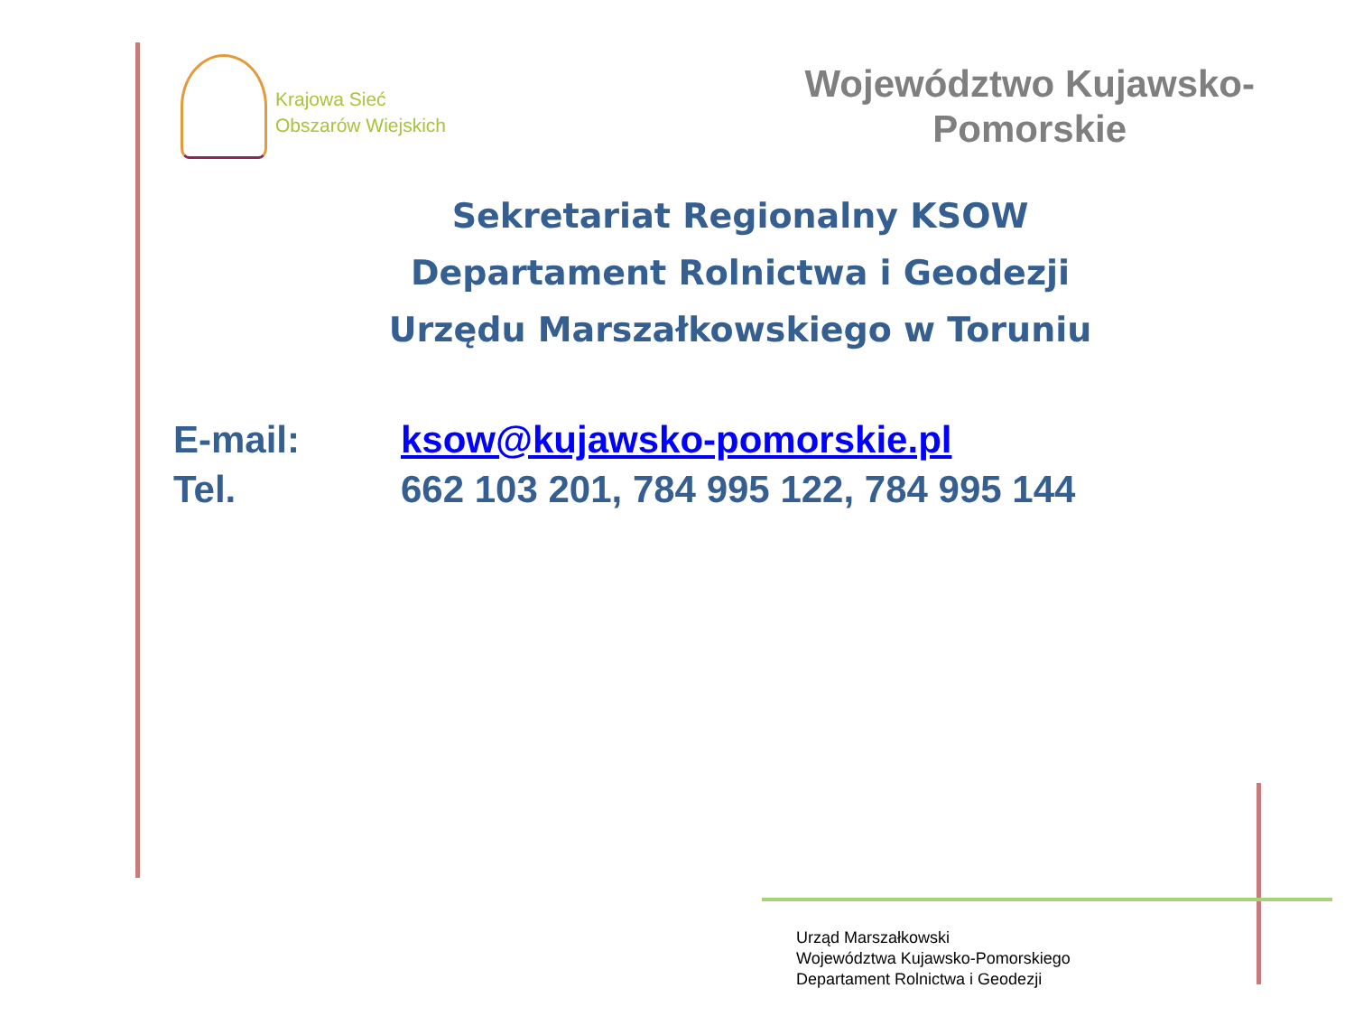Krajowa Sieć
Obszarów Wiejskich
Województwo Kujawsko-
Pomorskie
Sekretariat Regionalny KSOW
Departament Rolnictwa i Geodezji
Urzędu Marszałkowskiego w Toruniu
E-mail: ksow@kujawsko-pomorskie.pl
Tel. 662 103 201, 784 995 122, 784 995 144
Urząd Marszałkowski
Województwa Kujawsko-Pomorskiego
Departament Rolnictwa i Geodezji